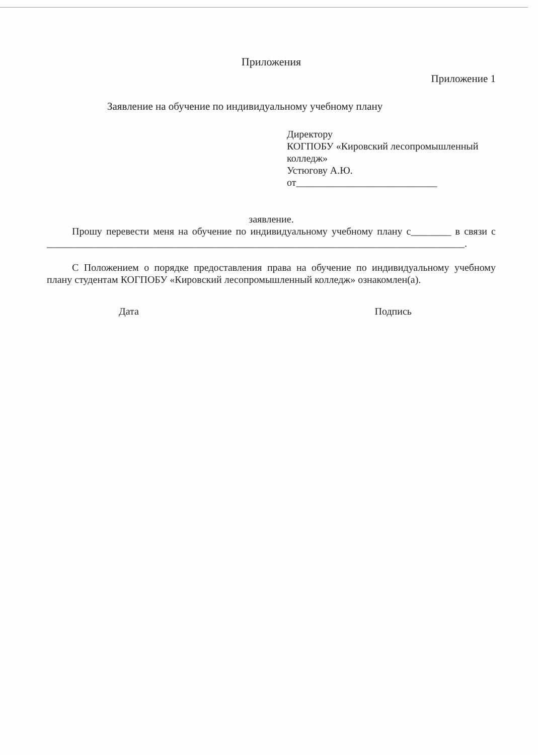Приложения
Приложение 1
Заявление на обучение по индивидуальному учебному плану
Директору
КОГПОБУ «Кировский лесопромышленный колледж»
Устюгову А.Ю.
от____________________________
заявление.
Прошу перевести меня на обучение по индивидуальному учебному плану с________ в связи с ___________________________________________________________________________________.
С Положением о порядке предоставления права на обучение по индивидуальному учебному плану студентам КОГПОБУ «Кировский лесопромышленный колледж» ознакомлен(а).
Дата Подпись